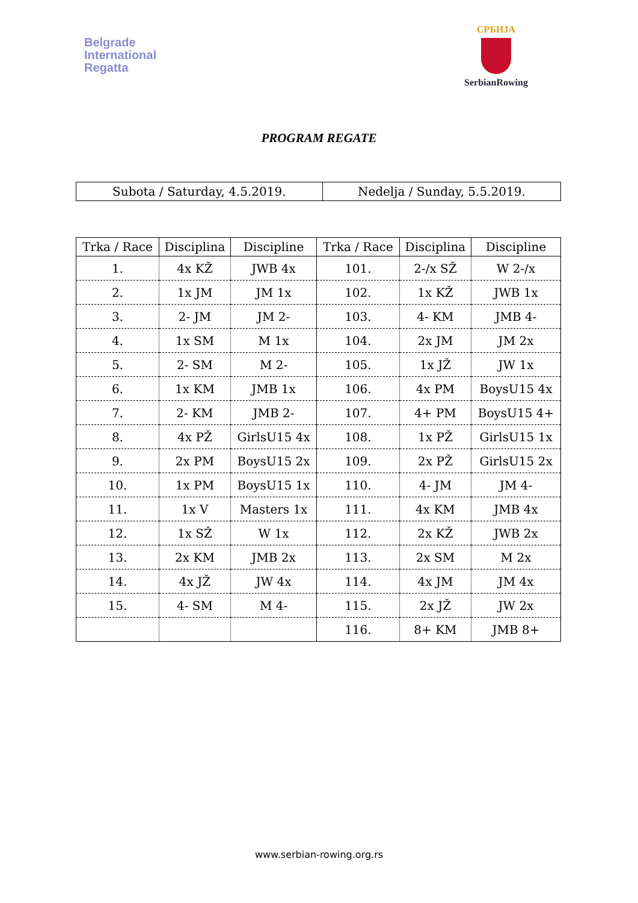Belgrade
International
Regatta
СРБИЈА
SerbianRowing
PROGRAM REGATE
| Subota / Saturday, 4.5.2019. | Nedelja / Sunday, 5.5.2019. |
| Trka / Race | Disciplina | Discipline | Trka / Race | Disciplina | Discipline |
| --- | --- | --- | --- | --- | --- |
| 1. | 4x KŽ | JWB 4x | 101. | 2-/x SŽ | W 2-/x |
| 2. | 1x JM | JM 1x | 102. | 1x KŽ | JWB 1x |
| 3. | 2- JM | JM 2- | 103. | 4- KM | JMB 4- |
| 4. | 1x SM | M 1x | 104. | 2x JM | JM 2x |
| 5. | 2- SM | M 2- | 105. | 1x JŽ | JW 1x |
| 6. | 1x KM | JMB 1x | 106. | 4x PM | BoysU15 4x |
| 7. | 2- KM | JMB 2- | 107. | 4+ PM | BoysU15 4+ |
| 8. | 4x PŽ | GirlsU15 4x | 108. | 1x PŽ | GirlsU15 1x |
| 9. | 2x PM | BoysU15 2x | 109. | 2x PŽ | GirlsU15 2x |
| 10. | 1x PM | BoysU15 1x | 110. | 4- JM | JM 4- |
| 11. | 1x V | Masters 1x | 111. | 4x KM | JMB 4x |
| 12. | 1x SŽ | W 1x | 112. | 2x KŽ | JWB 2x |
| 13. | 2x KM | JMB 2x | 113. | 2x SM | M 2x |
| 14. | 4x JŽ | JW 4x | 114. | 4x JM | JM 4x |
| 15. | 4- SM | M 4- | 115. | 2x JŽ | JW 2x |
| | | | 116. | 8+ KM | JMB 8+ |
www.serbian-rowing.org.rs